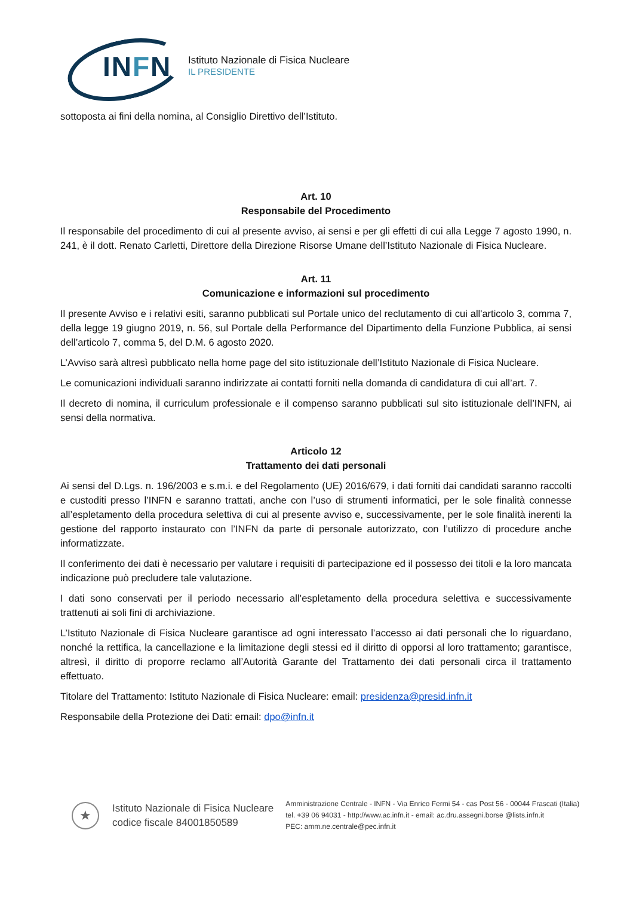INFN
Istituto Nazionale di Fisica Nucleare
IL PRESIDENTE
sottoposta ai fini della nomina, al Consiglio Direttivo dell’Istituto.
Art. 10
Responsabile del Procedimento
Il responsabile del procedimento di cui al presente avviso, ai sensi e per gli effetti di cui alla Legge 7 agosto 1990, n. 241, è il dott. Renato Carletti, Direttore della Direzione Risorse Umane dell’Istituto Nazionale di Fisica Nucleare.
Art. 11
Comunicazione e informazioni sul procedimento
Il presente Avviso e i relativi esiti, saranno pubblicati sul Portale unico del reclutamento di cui all'articolo 3, comma 7, della legge 19 giugno 2019, n. 56, sul Portale della Performance del Dipartimento della Funzione Pubblica, ai sensi dell’articolo 7, comma 5, del D.M. 6 agosto 2020.
L’Avviso sarà altresì pubblicato nella home page del sito istituzionale dell’Istituto Nazionale di Fisica Nucleare.
Le comunicazioni individuali saranno indirizzate ai contatti forniti nella domanda di candidatura di cui all’art. 7.
Il decreto di nomina, il curriculum professionale e il compenso saranno pubblicati sul sito istituzionale dell’INFN, ai sensi della normativa.
Articolo 12
Trattamento dei dati personali
Ai sensi del D.Lgs. n. 196/2003 e s.m.i. e del Regolamento (UE) 2016/679, i dati forniti dai candidati saranno raccolti e custoditi presso l’INFN e saranno trattati, anche con l’uso di strumenti informatici, per le sole finalità connesse all’espletamento della procedura selettiva di cui al presente avviso e, successivamente, per le sole finalità inerenti la gestione del rapporto instaurato con l’INFN da parte di personale autorizzato, con l’utilizzo di procedure anche informatizzate.
Il conferimento dei dati è necessario per valutare i requisiti di partecipazione ed il possesso dei titoli e la loro mancata indicazione può precludere tale valutazione.
I dati sono conservati per il periodo necessario all’espletamento della procedura selettiva e successivamente trattenuti ai soli fini di archiviazione.
L’Istituto Nazionale di Fisica Nucleare garantisce ad ogni interessato l’accesso ai dati personali che lo riguardano, nonché la rettifica, la cancellazione e la limitazione degli stessi ed il diritto di opporsi al loro trattamento; garantisce, altresì, il diritto di proporre reclamo all’Autorità Garante del Trattamento dei dati personali circa il trattamento effettuato.
Titolare del Trattamento: Istituto Nazionale di Fisica Nucleare: email: presidenza@presid.infn.it
Responsabile della Protezione dei Dati: email: dpo@infn.it
★
Istituto Nazionale di Fisica Nucleare
codice fiscale 84001850589
Amministrazione Centrale - INFN - Via Enrico Fermi 54 - cas Post 56 - 00044 Frascati (Italia)
tel. +39 06 94031 - http://www.ac.infn.it - email: ac.dru.assegni.borse @lists.infn.it
PEC: amm.ne.centrale@pec.infn.it